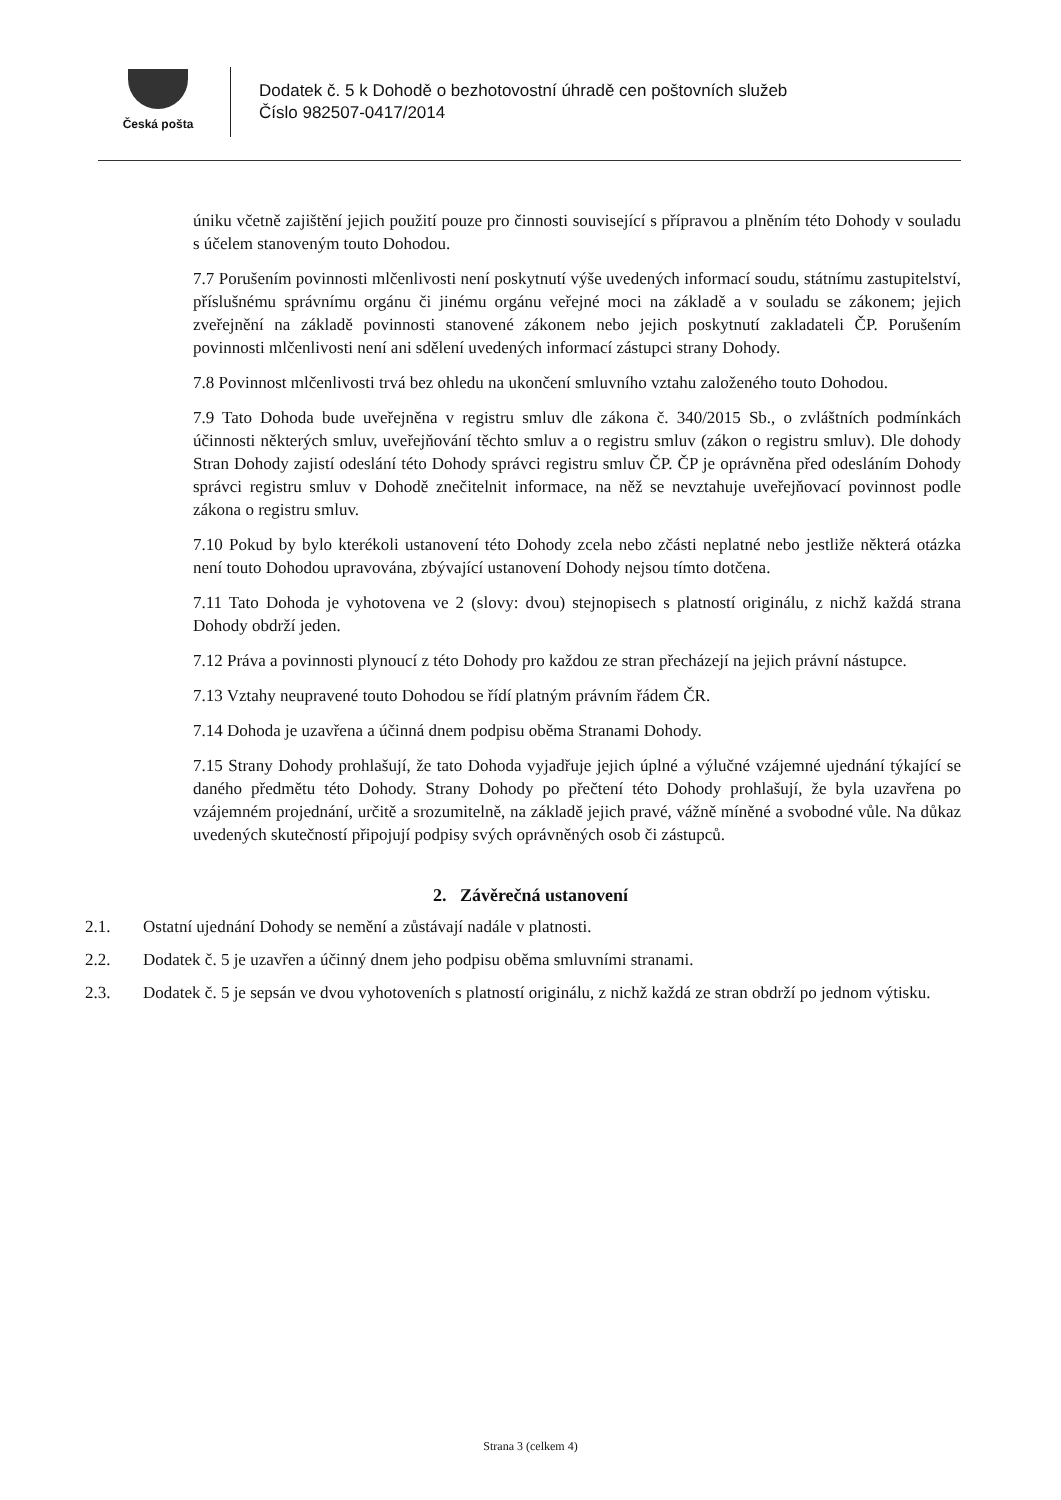Česká pošta
Dodatek č. 5 k Dohodě o bezhotovostní úhradě cen poštovních služeb
Číslo 982507-0417/2014
úniku včetně zajištění jejich použití pouze pro činnosti související s přípravou a plněním této Dohody v souladu s účelem stanoveným touto Dohodou.
7.7 Porušením povinnosti mlčenlivosti není poskytnutí výše uvedených informací soudu, státnímu zastupitelství, příslušnému správnímu orgánu či jinému orgánu veřejné moci na základě a v souladu se zákonem; jejich zveřejnění na základě povinnosti stanovené zákonem nebo jejich poskytnutí zakladateli ČP. Porušením povinnosti mlčenlivosti není ani sdělení uvedených informací zástupci strany Dohody.
7.8 Povinnost mlčenlivosti trvá bez ohledu na ukončení smluvního vztahu založeného touto Dohodou.
7.9 Tato Dohoda bude uveřejněna v registru smluv dle zákona č. 340/2015 Sb., o zvláštních podmínkách účinnosti některých smluv, uveřejňování těchto smluv a o registru smluv (zákon o registru smluv). Dle dohody Stran Dohody zajistí odeslání této Dohody správci registru smluv ČP. ČP je oprávněna před odesláním Dohody správci registru smluv v Dohodě znečitelnit informace, na něž se nevztahuje uveřejňovací povinnost podle zákona o registru smluv.
7.10 Pokud by bylo kterékoli ustanovení této Dohody zcela nebo zčásti neplatné nebo jestliže některá otázka není touto Dohodou upravována, zbývající ustanovení Dohody nejsou tímto dotčena.
7.11 Tato Dohoda je vyhotovena ve 2 (slovy: dvou) stejnopisech s platností originálu, z nichž každá strana Dohody obdrží jeden.
7.12 Práva a povinnosti plynoucí z této Dohody pro každou ze stran přecházejí na jejich právní nástupce.
7.13 Vztahy neupravené touto Dohodou se řídí platným právním řádem ČR.
7.14 Dohoda je uzavřena a účinná dnem podpisu oběma Stranami Dohody.
7.15 Strany Dohody prohlašují, že tato Dohoda vyjadřuje jejich úplné a výlučné vzájemné ujednání týkající se daného předmětu této Dohody. Strany Dohody po přečtení této Dohody prohlašují, že byla uzavřena po vzájemném projednání, určitě a srozumitelně, na základě jejich pravé, vážně míněné a svobodné vůle. Na důkaz uvedených skutečností připojují podpisy svých oprávněných osob či zástupců.
2. Závěrečná ustanovení
2.1. Ostatní ujednání Dohody se nemění a zůstávají nadále v platnosti.
2.2. Dodatek č. 5 je uzavřen a účinný dnem jeho podpisu oběma smluvními stranami.
2.3. Dodatek č. 5 je sepsán ve dvou vyhotoveních s platností originálu, z nichž každá ze stran obdrží po jednom výtisku.
Strana 3 (celkem 4)